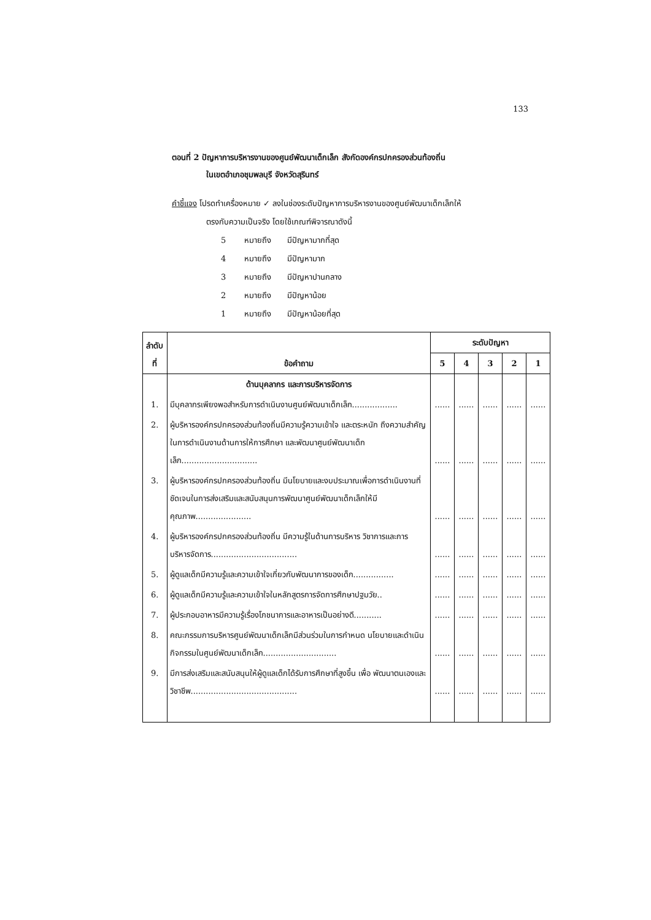133
ตอนที่ 2 ปัญหาการบริหารงานของศูนย์พัฒนาเด็กเล็ก สังกัดองค์กรปกครองส่วนท้องถิ่น
ในเขตอำเภอชุมพลบุรี จังหวัดสุรินทร์
คำชี้แจง โปรดทำเครื่องหมาย ✓ ลงในช่องระดับปัญหาการบริหารงานของศูนย์พัฒนาเด็กเล็กให้
ตรงกับความเป็นจริง โดยใช้เกณฑ์พิจารณาดังนี้
5 หมายถึง มีปัญหามากที่สุด
4 หมายถึง มีปัญหามาก
3 หมายถึง มีปัญหาปานกลาง
2 หมายถึง มีปัญหาน้อย
1 หมายถึง มีปัญหาน้อยที่สุด
| ลำดับที่ | ข้อคำถาม | ระดับปัญหา | | | | |
| --- | --- | --- | --- | --- | --- | --- |
| | | 5 | 4 | 3 | 2 | 1 |
| | ด้านบุคลากร และการบริหารจัดการ | | | | | |
| 1. | มีบุคลากรเพียงพอสำหรับการดำเนินงานศูนย์พัฒนาเด็กเล็ก.................. | ...... | ...... | ...... | ...... | ...... |
| 2. | ผู้บริหารองค์กรปกครองส่วนท้องถิ่นมีความรู้ความเข้าใจ และตระหนัก ถึงความสำคัญในการดำเนินงานด้านการให้การศึกษา และพัฒนาศูนย์พัฒนาเด็กเล็ก.............................. | ...... | ...... | ...... | ...... | ...... |
| 3. | ผู้บริหารองค์กรปกครองส่วนท้องถิ่น มีนโยบายและงบประมาณเพื่อการดำเนินงานที่ชัดเจนในการส่งเสริมและสนับสนุนการพัฒนาศูนย์พัฒนาเด็กเล็กให้มีคุณภาพ...................... | ...... | ...... | ...... | ...... | ...... |
| 4. | ผู้บริหารองค์กรปกครองส่วนท้องถิ่น มีความรู้ในด้านการบริหาร วิชาการและการบริหารจัดการ.................................. | ...... | ...... | ...... | ...... | ...... |
| 5. | ผู้ดูแลเด็กมีความรู้และความเข้าใจเกี่ยวกับพัฒนาการของเด็ก................ | ...... | ...... | ...... | ...... | ...... |
| 6. | ผู้ดูแลเด็กมีความรู้และความเข้าใจในหลักสูตรการจัดการศึกษาปฐมวัย.. | ...... | ...... | ...... | ...... | ...... |
| 7. | ผู้ประกอบอาหารมีความรู้เรื่องโภชนาการและอาหารเป็นอย่างดี........... | ...... | ...... | ...... | ...... | ...... |
| 8. | คณะกรรมการบริหารศูนย์พัฒนาเด็กเล็กมีส่วนร่วมในการกำหนด นโยบายและดำเนินกิจกรรมในศูนย์พัฒนาเด็กเล็ก............................. | ...... | ...... | ...... | ...... | ...... |
| 9. | มีการส่งเสริมและสนับสนุนให้ผู้ดูแลเด็กได้รับการศึกษาที่สูงขึ้น เพื่อ พัฒนาตนเองและวิชาชีพ.......................................... | ...... | ...... | ...... | ...... | ...... |